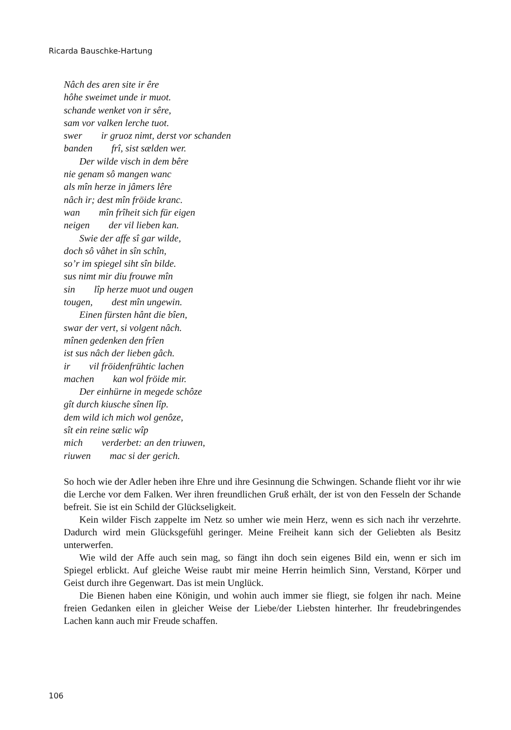Ricarda Bauschke-Hartung
Nâch des aren site ir êre
hôhe sweimet unde ir muot.
schande wenket von ir sêre,
sam vor valken lerche tuot.
swer ir gruoz nimt, derst vor schanden
banden frî, sist sælden wer.
Der wilde visch in dem bêre
nie genam sô mangen wanc
als mîn herze in jâmers lêre
nâch ir; dest mîn fröide kranc.
wan mîn frîheit sich für eigen
neigen der vil lieben kan.
Swie der affe sî gar wilde,
doch sô vâhet in sîn schîn,
so’r im spiegel siht sîn bilde.
sus nimt mir diu frouwe mîn
sin lîp herze muot und ougen
tougen, dest mîn ungewin.
Einen fürsten hânt die bîen,
swar der vert, si volgent nâch.
mînen gedenken den frîen
ist sus nâch der lieben gâch.
ir vil fröidenfrühtic lachen
machen kan wol fröide mir.
Der einhürne in megede schôze
gît durch kiusche sînen lîp.
dem wild ich mich wol genôze,
sît ein reine sælic wîp
mich verderbet: an den triuwen,
riuwen mac si der gerich.
So hoch wie der Adler heben ihre Ehre und ihre Gesinnung die Schwingen. Schande flieht vor ihr wie die Lerche vor dem Falken. Wer ihren freundlichen Gruß erhält, der ist von den Fesseln der Schande befreit. Sie ist ein Schild der Glückseligkeit.
Kein wilder Fisch zappelte im Netz so umher wie mein Herz, wenn es sich nach ihr verzehrte. Dadurch wird mein Glücksgefühl geringer. Meine Freiheit kann sich der Geliebten als Besitz unterwerfen.
Wie wild der Affe auch sein mag, so fängt ihn doch sein eigenes Bild ein, wenn er sich im Spiegel erblickt. Auf gleiche Weise raubt mir meine Herrin heimlich Sinn, Verstand, Körper und Geist durch ihre Gegenwart. Das ist mein Unglück.
Die Bienen haben eine Königin, und wohin auch immer sie fliegt, sie folgen ihr nach. Meine freien Gedanken eilen in gleicher Weise der Liebe/der Liebsten hinterher. Ihr freudebringendes Lachen kann auch mir Freude schaffen.
106